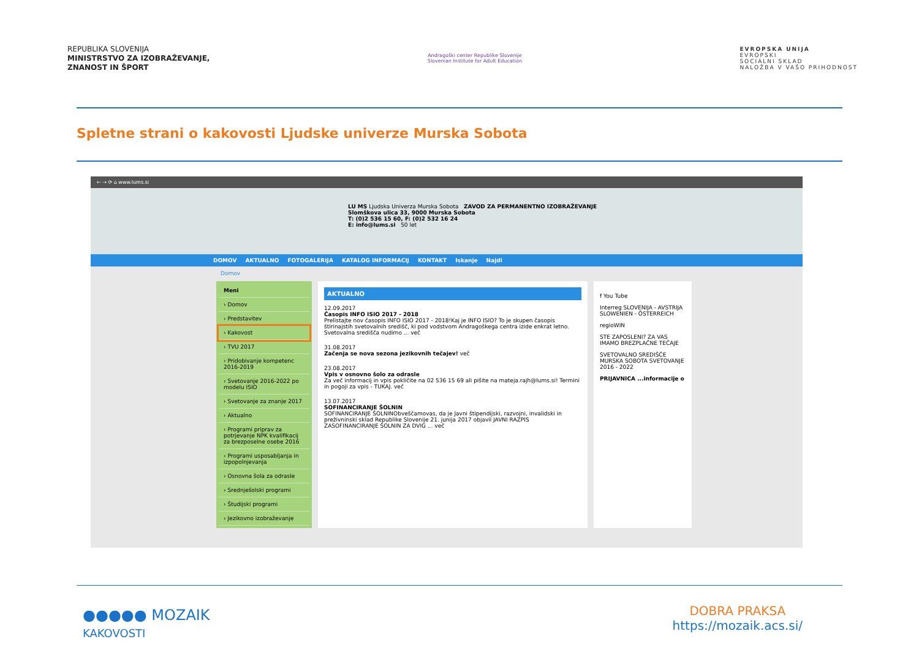REPUBLIKA SLOVENIJA
MINISTRSTVO ZA IZOBRAŽEVANJE,
ZNANOST IN ŠPORT
Andragoški center Republike Slovenije
Slovenian Institute for Adult Education
EVROPSKA UNIJA
EVROPSKI
SOCIALNI SKLAD
NALOŽBA V VAŠO PRIHODNOST
Spletne strani o kakovosti Ljudske univerze Murska Sobota
← → ⟳ ⌂ www.lums.si
LU MS Ljudska Univerza Murska Sobota ZAVOD ZA PERMANENTNO IZOBRAŽEVANJE
Slomškova ulica 33, 9000 Murska Sobota
T: (0)2 536 15 60, F: (0)2 532 16 24
E: info@lums.si 50 let
DOMOV AKTUALNO FOTOGALERIJA KATALOG INFORMACIJ KONTAKT Iskanje Najdi
Domov
Meni
› Domov
› Predstavitev
› Kakovost
› TVU 2017
› Pridobivanje kompetenc 2016-2019
› Svetovanje 2016-2022 po modelu ISIO
› Svetovanje za znanje 2017
› Aktualno
› Programi priprav za potrjevanje NPK kvalifikacij za brezposelne osebe 2016
› Programi usposabljanja in izpopolnjevanja
› Osnovna šola za odrasle
› Srednješolski programi
› Študijski programi
› Jezikovno izobraževanje
AKTUALNO
12.09.2017
Časopis INFO ISIO 2017 - 2018
Prelistajte nov časopis INFO ISIO 2017 - 2018!Kaj je INFO ISIO? To je skupen časopis štirinajstih svetovalnih središč, ki pod vodstvom Andragoškega centra izide enkrat letno. Svetovalna središča nudimo ... več
31.08.2017
Začenja se nova sezona jezikovnih tečajev! več
23.08.2017
Vpis v osnovno šolo za odrasle
Za več informacij in vpis pokličite na 02 536 15 69 ali pišite na mateja.rajh@lums.si! Termini in pogoji za vpis - TUKAJ. več
13.07.2017
SOFINANCIRANJE ŠOLNIN
SOFINANCIRANJE ŠOLNINObveščamovas, da je Javni štipendijski, razvojni, invalidski in preživninski sklad Republike Slovenije 21. junija 2017 objavil JAVNI RAZPIS ZASOFINANCIRANJE ŠOLNIN ZA DVIG ... več
f You Tube
Interreg SLOVENIJA - AVSTRIJA SLOWENIEN - ÖSTERREICH
regioWIN
STE ZAPOSLENI? ZA VAS IMAMO BREZPLAČNE TEČAJE
SVETOVALNO SREDIŠČE MURSKA SOBOTA SVETOVANJE 2016 - 2022
PRIJAVNICA ...informacije o
●●●●● MOZAIK
KAKOVOSTI
DOBRA PRAKSA
https://mozaik.acs.si/